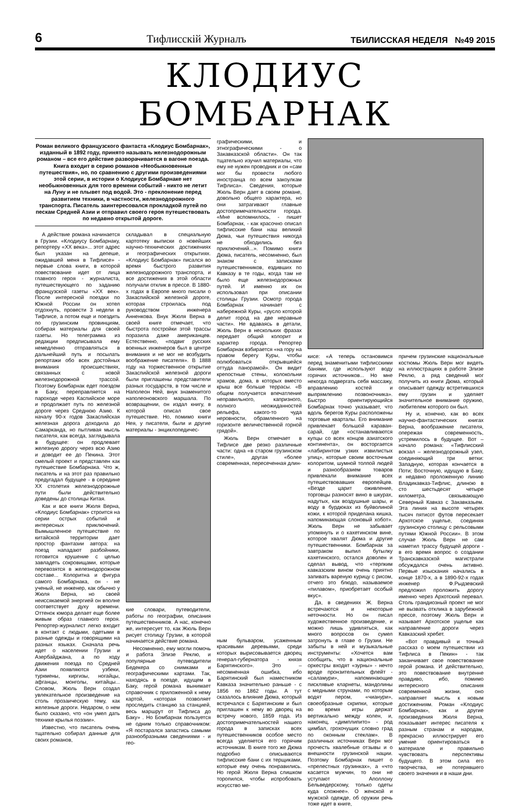6 Тифлисскій Журналъ ТБИЛИССКАЯ НЕДЕЛЯ №49 2015
КЛОДИУС БОМБАРНАК
Роман великого французского фантаста «Клодиус Бомбарнак», изданный в 1892 году, принято называть железнодорожным романом – все его действие разворачивается в вагоне поезда. Книга входит в серию романов «Необыкновенные путешествия», но, по сравнению с другими произведениями этой серии, в истории о Клодиусе Бомбарнаке нет необыкновенных для того времени событий - никто не летит на Луну и не плывет под водой. Это - преклонение перед развитием техники, в частности, железнодорожного транспорта. Писатель заинтересовался прокладкой путей по пескам Средней Азии и отправил своего героя путешествовать по недавно открытой дороге.
А действие романа начинается в Грузии. «Клодиусу Бомбарнаку, репортеру «XX века»... этот адрес был указан на депеше, ожидавшей меня в Тифлисе» - первые слова книги, в которой повествование идет от лица главного героя - журналиста, путешествующего по заданию французской газеты «XX век». После интересной поездки по Южной России он хотел отдохнуть, провести 3 недели в Тифлисе, а потом еще и поездить по грузинским провинциям, собирая материалы для своей газеты. Но телеграмма из редакции предписывала ему немедленно отправляться в дальнейший путь и посылать репортажи обо всех достойных внимания происшествиях, связанных с новой железнодорожной трассой. Поэтому Бомбарнак едет поездом в Баку, переправляется на пароходе через Каспийское море и продолжает путь по железной дороге через Среднюю Азию. К началу 90-х годов Закаспийская железная дорога доходила до Самарканда, но пытливая мысль писателя, как всегда, заглядывала в будущее: он продлевает железную дорогу через всю Азию и доводит ее до Пекина. Этот смелый проект и представлен как путешествие Бомбарнака. Что ж, писатель и на этот раз правильно предугадал будущее - в середине XX столетия железнодорожные пути были действительно доведены до столицы Китая.
Как и все книги Жюля Верна, «Клодиус Бомбарнак» строится на серии острых событий и интересных приключений. Вымышленное путешествие по китайской территории дает простор фантазии автора: на поезд нападают разбойники, готовится крушение с целью завладеть сокровищами, которые перевозятся в железнодорожном составе... Колоритна и фигура самого Бомбарнака, он - не ученый, не инженер, как обычно у Жюля Верна, но своей неиссякаемой энергией он вполне соответствует духу времени. Оттенок юмора делает еще более живым образ главного героя. Репортер-журналист легко входит в контакт с людьми, одетыми в разные одежды и говорящими на разных языках. Сначала речь идет о населении Грузии и Азербайджана, а по ходу движения поезда по Средней Азии появляются узбеки, туркмены, киргизы, ногайцы, афганцы, монголы, китайцы... Словом, Жюль Верн создал увлекательное произведение на столь прозаическую тему, как железные дороги. Недаром, о нем было сказано, что «он умел дать технике крылья поэзии».
Известно, что писатель очень тщательно собирал данные для своих романов,
складывал в специальную картотеку выписки о новейших научно-технических достижениях и географических открытиях. «Клодиус Бомбарнак» писался во время быстрого развития железнодорожного транспорта, и все достижения в этой области получали отклик в прессе. В 1880-х годах в Европе много писали о Закаспийской железной дороге, которая строилась под руководством инженера Анненкова. Внук Жюля Верна в своей книге отмечает, что быстрота постройки этой трассы поразила даже американцев. Естественно, «подвиг русских военных инженеров был в центре внимания и не мог не возбудить воображение писателя». В 1888 году на торжественное открытие Закаспийской железной дороги были приглашены представители разных государств, в том числе и Наполеон Ней, внук знаменитого наполеоновского маршала. По возвращении, он издал книгу, в которой описал свое путешествие. Но, помимо книги Нея, у писателя, были и другие материалы - энциклопедичес-
кие словари, путеводители, работы по географии, описания путешественников. А нас, конечно же, интересует то, как Жюль Верн рисует столицу Грузии, в которой начинается действие романа.
Несомненно, ему могли помочь и работа Элизе Реклю, и популярные путеводители Бедекера со снимками и географическими картами. Так, находясь в поезде, идущем в Баку, герой романа вынимает справочник с приложенной к нему картой, «которая позволяет проследить станцию за станцией, весь маршрут от Тифлиса до Баку» . Но Бомбарнак пользуется не одним только справочником: «Я постарался запастись самыми разнообразными сведениями - и гео-
графическими, и этнографическими - о Закавказской области». Он так тщательно изучил материалы, что ему не нужен проводник и он «сам мог бы провести любого иностранца по всем закоулкам Тифлиса». Сведения, которые Жюль Верн дает в своем романе, довольно общего характера, но они затрагивают главные достопримечательности города. «Мне вспомнилось, - пишет Бомбарнак, - как красочно описал тифлисские бани наш великий Дюма, чьи путешествия никогда не обходились без приключений...». Помимо книги Дюма, писатель, несомненно, был знаком с записками путешественников, ездивших по Кавказу в те годы, когда там не было еще железнодорожных путей. И именно их он использовал при описании столицы Грузии. Осмотр города Бомбарнак начинает с набережной Куры, «русло которой делит город на две неравные части». Не вдаваясь в детали, Жюль Верн в нескольких фразах передает общий колорит и характер города. Репортер Бомбарнак взбирается «на гору на правом берегу Куры, чтобы полюбоваться открывшейся оттуда панорамой». Он видит крепостные стены, колокольни храмов, дома, в которых вместо крыш все больше террасы. «В общем получается впечатление неправильного, капризного, полного неожиданностей рельефа, какого-то чуда неровности, обрамленного на горизонте величественной горной грядой».
Жюль Верн отмечает в Тифлисе две резко различные части: одна «в старом грузинском стиле», другая «более современная, пересеченная длин-
ным бульваром, усаженным красивыми деревьями, среди которых вырисовывается дворец генерал-губернатора - князя Барятинского». Это – несомненная ошибка, ибо Барятинский был наместником Кавказа значительно раньше - с 1856 по 1862 годы. А тут сказалось влияние Дюма, который встречался с Барятинским и был приглашен к нему во дворец на встречу нового, 1859 года. Из достопримечательностей нашего города в записках всех путешественников особое место всегда уделяется его горячим источникам. В книге того же Дюма подробно описываются тифлисские бани с их терщиками, которые ему очень понравились. Но герой Жюля Верна слишком торопился, чтобы испробовать искусство ме-
кисе: «А теперь остановимся перед знаменитыми тифлисскими банями, где используют воду горячих источников... Но мне некогда подвергать себя массажу, вправлению костей и выпрямлению позвоночника». Быстро ориентирующийся Бомбарнак точно указывает, что вдоль берегов Куры расположены торговые кварталы. Его внимание привлекает большой караван-сарай, где «останавливаются купцы со всех концов азиатского континента», он восторгается «лабиринтом узких извилистых улиц», которые своим восточным колоритом, шумной толпой людей и разнообразием товаров привлекали внимание всех путешествовавших европейцев. «Везде царит оживление, торговцы разносят вино в шкурах, надутых, как воздушные шары, и воду в бурдюках из буйволиной кожи, к которой приделана кишка, напоминающая слоновый хобот». Жюль Верн не забывает упомянуть и о кахетинском вине, которое хвалят Дюма и другие путешественники. Бомбарнак за завтраком выпил бутылку кахетинского, остался доволен и сделал вывод, что «терпким кавказским вином очень приятно запивать вареную курицу с рисом, отчего это блюдо, называемое «пилавом», приобретает особый вкус».
Да, в сведениях Ж. Верна встречаются и некоторые неточности. Но он писал художественное произведение, и можно лишь удивляться, как много вопросов он сумел затронуть в главе о Грузии. Не забыты в ней и музыкальные инструменты: «Хочется вам сообщить, что в национальные оркестры входят «зурны» - нечто вроде пронзительных флейт - «саламури», напоминающие писклявые кларнеты, мандолины с медными струнами, по которым водят пером, «чианури», своеобразные скрипки, которые во время игры держат вертикально между колен, и, наконец, «димплипито» - род цимбал, грохочущих словно град по оконным стеклам». В различных источниках Верн мог прочесть хвалебные отзывы и о внешности грузинской нации. Поэтому Бомбарнак пишет о «прелестных грузинках», а «что касается мужчин, то они не уступают Аполлону Бельведерскому, только одеты куда сложнее». О женской и мужской одежде, об оружии речь тоже идет в книге,
причем грузинские национальные костюмы Жюль Верн мог видеть на иллюстрациях в работе Элизе Реклю, а ряд сведений мог получить из книги Дюма, который описывает одежду встретившихся ему грузин и уделяет значительное внимание оружию, любителем которого он был.
Ну и, конечно, как во всех научно-фантастических книгах Верна, воображение писателя, опережая современность, устремилось в будущее. Вот – начало романа: «Тифлисский вокзал – железнодорожный узел, соединяющий три ветки: Западную, которая кончается в Поти; Восточную, идущую в Баку, и недавно проложенную линию Владикавказ-Тифлис, длиною в сто шестьдесят четыре километра, связывающую Северный Кавказ с Закавказьем. Эта линия на высоте четырех тысяч пятисот футов пересекает Архотское ущелье, соединяя грузинскую столицу с рельсовыми путями Южной России». В этом случае Жюль Верн не сам наметил трассу будущей дороги - в его время вопрос о создании Транскавказской магистрали обсуждался очень активно. Первые изыскания начались в конце 1870-х, а в 1890-92-х годах инженер Ф.Рыдзевский предложил проложить дорогу именно через Архотский перевал. Столь грандиозный проект не мог не вызвать отклика в зарубежной прессе, поэтому Жюль Верн и называет Архотское ущелье как направление дороги через Кавказский хребет.
«Вот правдивый и точный рассказ о моем путешествии из Тифлиса в Пекин» - так заканчивает свое повествование герой романа. И действительно, это повествование внутренне правдиво, ибо, помимо интересного описания современной жизни, оно направляет мысль к новым достижениям. Роман «Клодиус Бомбарнак», как и другие произведения Жюля Верна, показывает интерес писателя к разным странам и народам, прекрасно иллюстрирует его умение ориентироваться в материале и правильно чувствовать перспективы будущего. В этом сила его творчества, не потерявшего своего значения и в наши дни.